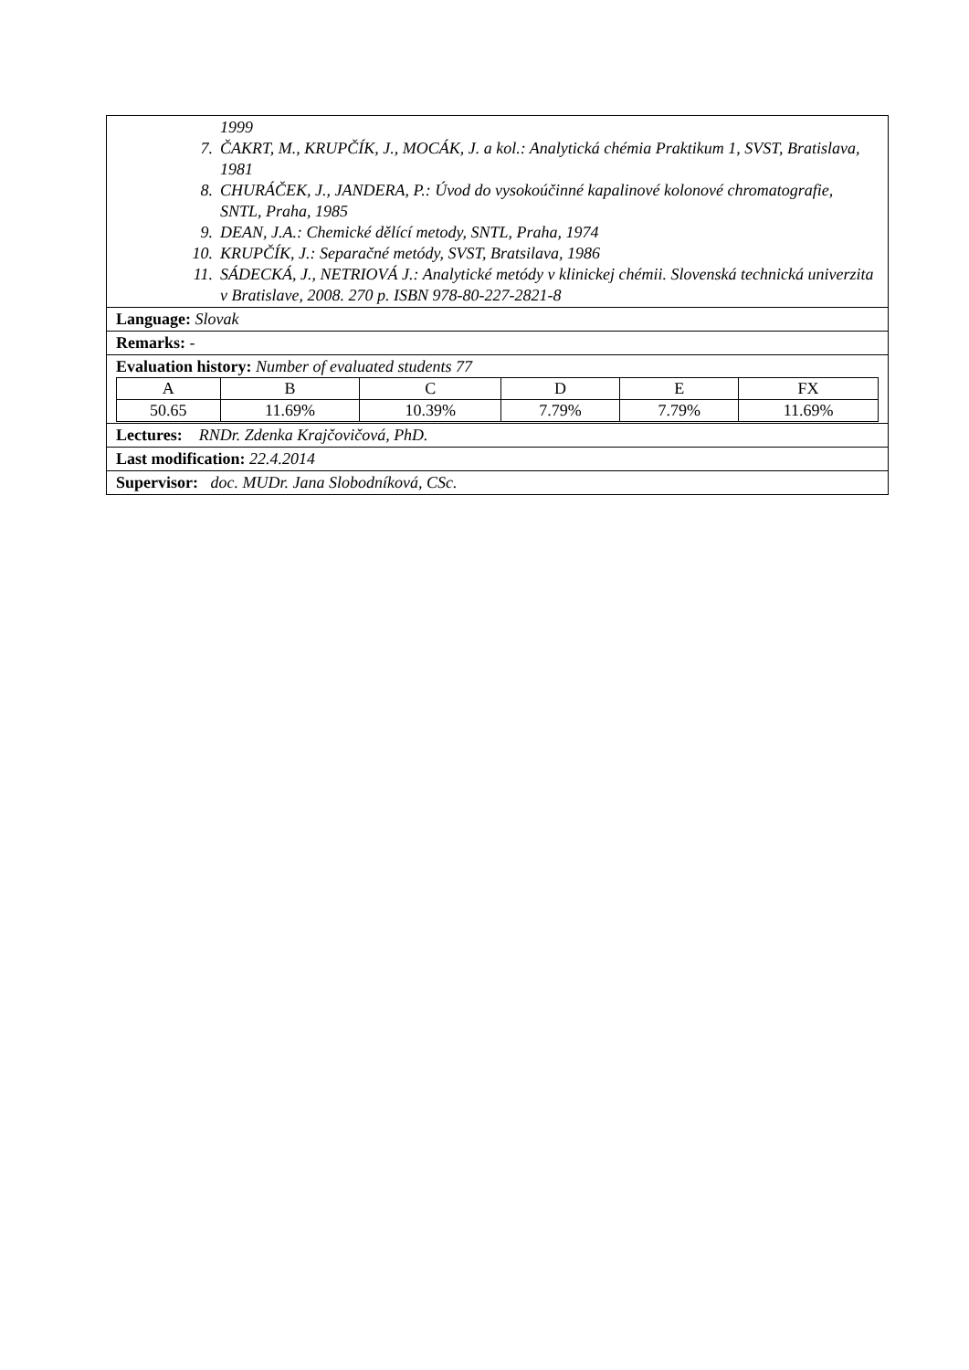| 1999 7. ČAKRT, M., KRUPČÍK, J., MOCÁK, J. a kol.: Analytická chémia Praktikum 1, SVST, Bratislava, 1981 8. CHURÁČEK, J., JANDERA, P.: Úvod do vysokoúčinné kapalinové kolonové chromatografie, SNTL, Praha, 1985 9. DEAN, J.A.: Chemické dělící metody, SNTL, Praha, 1974 10. KRUPČÍK, J.: Separačné metódy, SVST, Bratsilava, 1986 11. SÁDECKÁ, J., NETRIOVÁ J.: Analytické metódy v klinickej chémii. Slovenská technická univerzita v Bratislave, 2008. 270 p. ISBN 978-80-227-2821-8 |
| Language: Slovak |
| Remarks: - |
| Evaluation history: Number of evaluated students 77 / A / B / C / D / E / FX / / 50.65 / 11.69% / 10.39% / 7.79% / 7.79% / 11.69% / |
| Lectures: RNDr. Zdenka Krajčovičová, PhD. |
| Last modification: 22.4.2014 |
| Supervisor: doc. MUDr. Jana Slobodníková, CSc. |